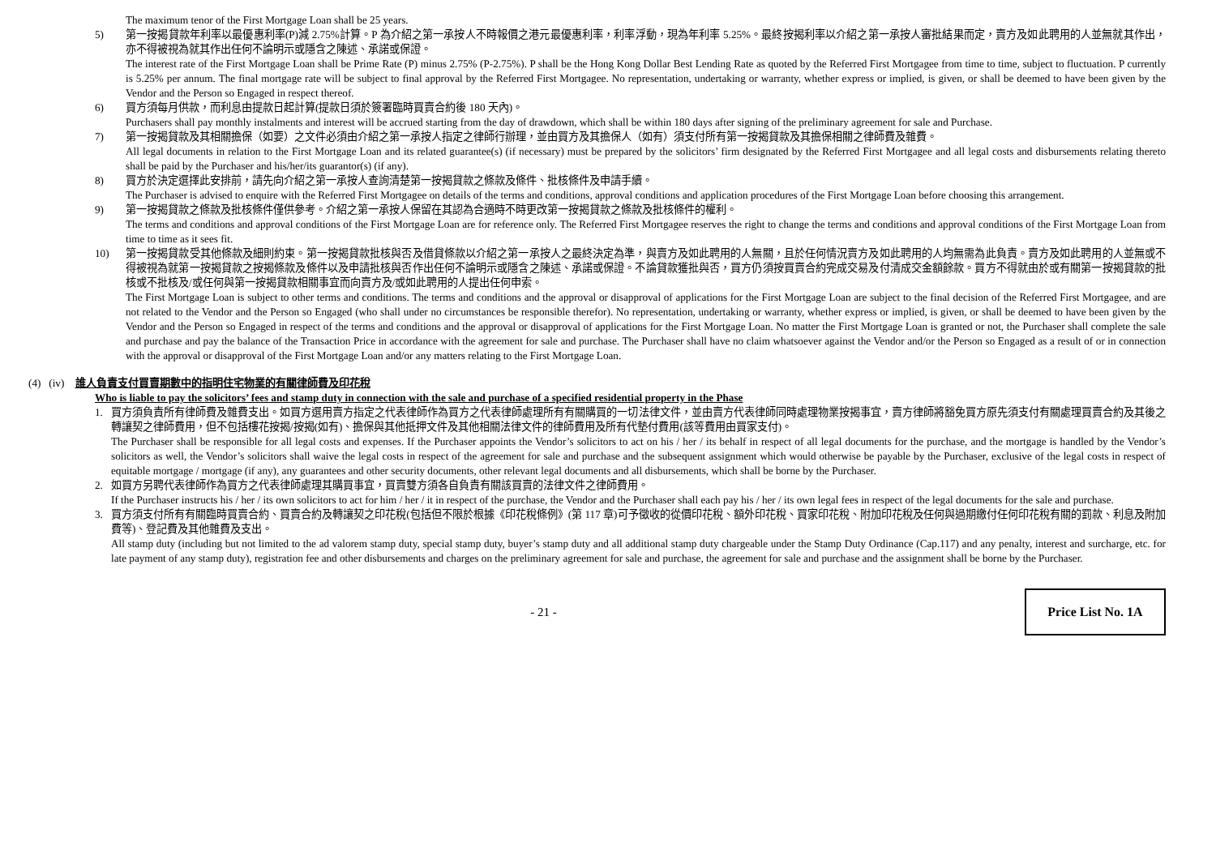The maximum tenor of the First Mortgage Loan shall be 25 years.
5) 第一按揭貸款年利率以最優惠利率(P)減 2.75%計算。P 為介紹之第一承按人不時報價之港元最優惠利率，利率浮動，現為年利率 5.25%。最終按揭利率以介紹之第一承按人審批結果而定，賣方及如此聘用的人並無就其作出，亦不得被視為就其作出任何不論明示或隱含之陳述、承諾或保證。
The interest rate of the First Mortgage Loan shall be Prime Rate (P) minus 2.75% (P-2.75%). P shall be the Hong Kong Dollar Best Lending Rate as quoted by the Referred First Mortgagee from time to time, subject to fluctuation. P currently is 5.25% per annum. The final mortgage rate will be subject to final approval by the Referred First Mortgagee. No representation, undertaking or warranty, whether express or implied, is given, or shall be deemed to have been given by the Vendor and the Person so Engaged in respect thereof.
6) 買方須每月供款，而利息由提款日起計算(提款日須於簽署臨時買賣合約後 180 天內)。
Purchasers shall pay monthly instalments and interest will be accrued starting from the day of drawdown, which shall be within 180 days after signing of the preliminary agreement for sale and Purchase.
7) 第一按揭貸款及其相關擔保（如要）之文件必須由介紹之第一承按人指定之律師行辦理，並由買方及其擔保人（如有）須支付所有第一按揭貸款及其擔保相關之律師費及雜費。
All legal documents in relation to the First Mortgage Loan and its related guarantee(s) (if necessary) must be prepared by the solicitors’ firm designated by the Referred First Mortgagee and all legal costs and disbursements relating thereto shall be paid by the Purchaser and his/her/its guarantor(s) (if any).
8) 買方於決定選擇此安排前，請先向介紹之第一承按人查詢清楚第一按揭貸款之條款及條件、批核條件及申請手續。
The Purchaser is advised to enquire with the Referred First Mortgagee on details of the terms and conditions, approval conditions and application procedures of the First Mortgage Loan before choosing this arrangement.
9) 第一按揭貸款之條款及批核條件僅供參考。介紹之第一承按人保留在其認為合適時不時更改第一按揭貸款之條款及批核條件的權利。
The terms and conditions and approval conditions of the First Mortgage Loan are for reference only. The Referred First Mortgagee reserves the right to change the terms and conditions and approval conditions of the First Mortgage Loan from time to time as it sees fit.
10) 第一按揭貸款受其他條款及細則約束。第一按揭貸款批核與否及借貸條款以介紹之第一承按人之最終決定為準，與賣方及如此聘用的人無關，且於任何情況賣方及如此聘用的人均無需為此負責。賣方及如此聘用的人並無或不得被視為就第一按揭貸款之按揭條款及條件以及申請批核與否作出任何不論明示或隱含之陳述、承諾或保證。不論貸款獲批與否，買方仍須按買賣合約完成交易及付清成交金額餘款。買方不得就由於或有關第一按揭貸款的批核或不批核及/或任何與第一按揭貸款相關事宜而向賣方及/或如此聘用的人提出任何申索。
The First Mortgage Loan is subject to other terms and conditions. The terms and conditions and the approval or disapproval of applications for the First Mortgage Loan are subject to the final decision of the Referred First Mortgagee, and are not related to the Vendor and the Person so Engaged (who shall under no circumstances be responsible therefor). No representation, undertaking or warranty, whether express or implied, is given, or shall be deemed to have been given by the Vendor and the Person so Engaged in respect of the terms and conditions and the approval or disapproval of applications for the First Mortgage Loan. No matter the First Mortgage Loan is granted or not, the Purchaser shall complete the sale and purchase and pay the balance of the Transaction Price in accordance with the agreement for sale and purchase. The Purchaser shall have no claim whatsoever against the Vendor and/or the Person so Engaged as a result of or in connection with the approval or disapproval of the First Mortgage Loan and/or any matters relating to the First Mortgage Loan.
(4) (iv) 誰人負責支付買賣期數中的指明住宅物業的有關律師費及印花稅
Who is liable to pay the solicitors’ fees and stamp duty in connection with the sale and purchase of a specified residential property in the Phase
1. 買方須負責所有律師費及雜費支出。如買方選用賣方指定之代表律師作為買方之代表律師處理所有有關購買的一切法律文件，並由賣方代表律師同時處理物業按揭事宜，賣方律師將豁免買方原先須支付有關處理買賣合約及其後之轉讓契之律師費用，但不包括樓花按揭/按揭(如有)、擔保與其他抵押文件及其他相關法律文件的律師費用及所有代墊付費用(該等費用由買家支付)。
The Purchaser shall be responsible for all legal costs and expenses. If the Purchaser appoints the Vendor’s solicitors to act on his / her / its behalf in respect of all legal documents for the purchase, and the mortgage is handled by the Vendor’s solicitors as well, the Vendor’s solicitors shall waive the legal costs in respect of the agreement for sale and purchase and the subsequent assignment which would otherwise be payable by the Purchaser, exclusive of the legal costs in respect of equitable mortgage / mortgage (if any), any guarantees and other security documents, other relevant legal documents and all disbursements, which shall be borne by the Purchaser.
2. 如買方另聘代表律師作為買方之代表律師處理其購買事宜，買賣雙方須各自負責有關該買賣的法律文件之律師費用。
If the Purchaser instructs his / her / its own solicitors to act for him / her / it in respect of the purchase, the Vendor and the Purchaser shall each pay his / her / its own legal fees in respect of the legal documents for the sale and purchase.
3. 買方須支付所有有關臨時買賣合約、買賣合約及轉讓契之印花稅(包括但不限於根據《印花稅條例》(第 117 章)可予徵收的從價印花稅、額外印花稅、買家印花稅、附加印花稅及任何與過期繳付任何印花稅有關的罰款、利息及附加費等)、登記費及其他雜費及支出。
All stamp duty (including but not limited to the ad valorem stamp duty, special stamp duty, buyer’s stamp duty and all additional stamp duty chargeable under the Stamp Duty Ordinance (Cap.117) and any penalty, interest and surcharge, etc. for late payment of any stamp duty), registration fee and other disbursements and charges on the preliminary agreement for sale and purchase, the agreement for sale and purchase and the assignment shall be borne by the Purchaser.
- 21 -
Price List No. 1A